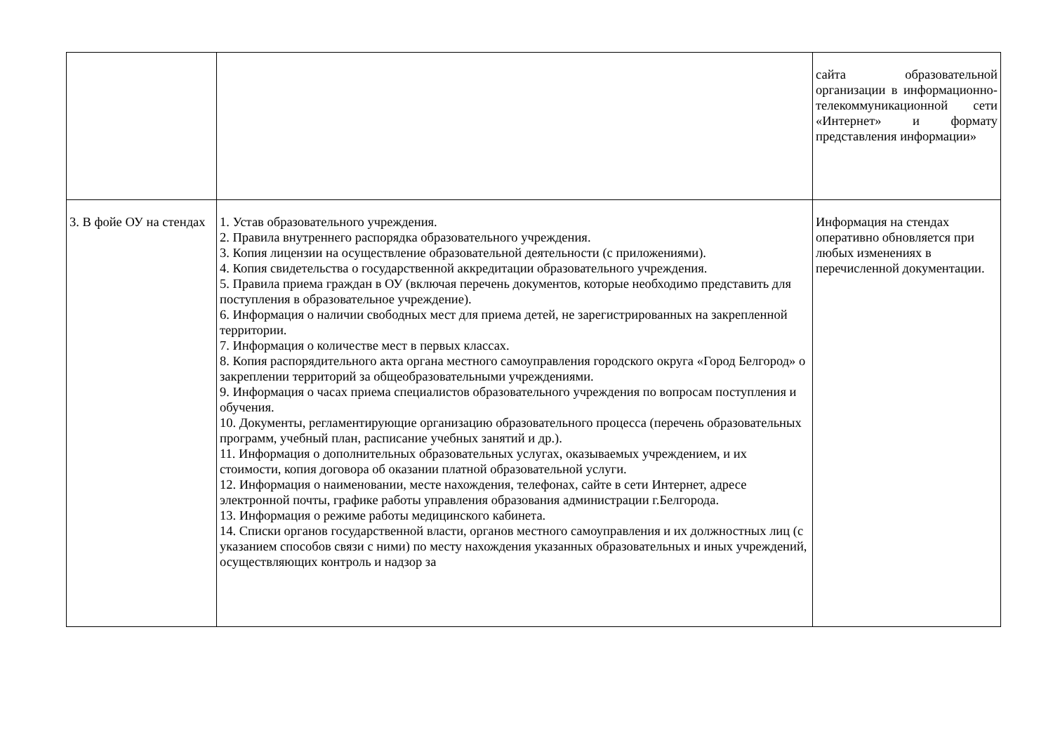| | | сайта образовательной организации в информационно-телекоммуникационной сети «Интернет» и формату представления информации» |
| 3. В фойе ОУ на стендах | 1. Устав образовательного учреждения. 2. Правила внутреннего распорядка образовательного учреждения. 3. Копия лицензии на осуществление образовательной деятельности (с приложениями). 4. Копия свидетельства о государственной аккредитации образовательного учреждения. 5. Правила приема граждан в ОУ (включая перечень документов, которые необходимо представить для поступления в образовательное учреждение). 6. Информация о наличии свободных мест для приема детей, не зарегистрированных на закрепленной территории. 7. Информация о количестве мест в первых классах. 8. Копия распорядительного акта органа местного самоуправления городского округа «Город Белгород» о закреплении территорий за общеобразовательными учреждениями. 9. Информация о часах приема специалистов образовательного учреждения по вопросам поступления и обучения. 10. Документы, регламентирующие организацию образовательного процесса (перечень образовательных программ, учебный план, расписание учебных занятий и др.). 11. Информация о дополнительных образовательных услугах, оказываемых учреждением, и их стоимости, копия договора об оказании платной образовательной услуги. 12. Информация о наименовании, месте нахождения, телефонах, сайте в сети Интернет, адресе электронной почты, графике работы управления образования администрации г.Белгорода. 13. Информация о режиме работы медицинского кабинета. 14. Списки органов государственной власти, органов местного самоуправления и их должностных лиц (с указанием способов связи с ними) по месту нахождения указанных образовательных и иных учреждений, осуществляющих контроль и надзор за | Информация на стендах оперативно обновляется при любых изменениях в перечисленной документации. |